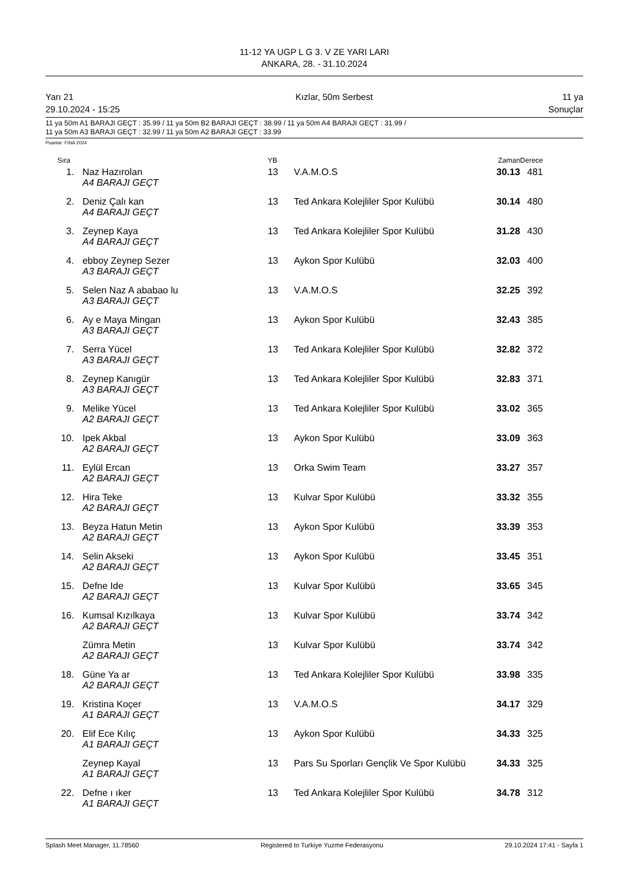11-12 YA UGP L G 3. V ZE YARI LARI
ANKARA, 28. - 31.10.2024
Yarı 21
29.10.2024 - 15:25 Kızlar, 50m Serbest 11 ya
Sonuçlar
11 ya 50m A1 BARAJI GEÇT : 35.99 / 11 ya 50m B2 BARAJI GEÇT : 38.99 / 11 ya 50m A4 BARAJI GEÇT : 31.99 /
11 ya 50m A3 BARAJI GEÇT : 32.99 / 11 ya 50m A2 BARAJI GEÇT : 33.99
Puanlar: FINA 2024
| Sıra | | YB | | Zaman | Derece | |
| --- | --- | --- | --- | --- | --- | --- |
| 1. | Naz Hazırolan A4 BARAJI GEÇT | 13 | V.A.M.O.S | 30.13 | 481 | |
| 2. | Deniz Çalı kan A4 BARAJI GEÇT | 13 | Ted Ankara Kolejliler Spor Kulübü | 30.14 | 480 | |
| 3. | Zeynep Kaya A4 BARAJI GEÇT | 13 | Ted Ankara Kolejliler Spor Kulübü | 31.28 | 430 | |
| 4. | ebboy Zeynep Sezer A3 BARAJI GEÇT | 13 | Aykon Spor Kulübü | 32.03 | 400 | |
| 5. | Selen Naz A ababao lu A3 BARAJI GEÇT | 13 | V.A.M.O.S | 32.25 | 392 | |
| 6. | Ay e Maya Mingan A3 BARAJI GEÇT | 13 | Aykon Spor Kulübü | 32.43 | 385 | |
| 7. | Serra Yücel A3 BARAJI GEÇT | 13 | Ted Ankara Kolejliler Spor Kulübü | 32.82 | 372 | |
| 8. | Zeynep Kanıgür A3 BARAJI GEÇT | 13 | Ted Ankara Kolejliler Spor Kulübü | 32.83 | 371 | |
| 9. | Melike Yücel A2 BARAJI GEÇT | 13 | Ted Ankara Kolejliler Spor Kulübü | 33.02 | 365 | |
| 10. | Ipek Akbal A2 BARAJI GEÇT | 13 | Aykon Spor Kulübü | 33.09 | 363 | |
| 11. | Eylül Ercan A2 BARAJI GEÇT | 13 | Orka Swim Team | 33.27 | 357 | |
| 12. | Hira Teke A2 BARAJI GEÇT | 13 | Kulvar Spor Kulübü | 33.32 | 355 | |
| 13. | Beyza Hatun Metin A2 BARAJI GEÇT | 13 | Aykon Spor Kulübü | 33.39 | 353 | |
| 14. | Selin Akseki A2 BARAJI GEÇT | 13 | Aykon Spor Kulübü | 33.45 | 351 | |
| 15. | Defne Ide A2 BARAJI GEÇT | 13 | Kulvar Spor Kulübü | 33.65 | 345 | |
| 16. | Kumsal Kızılkaya A2 BARAJI GEÇT | 13 | Kulvar Spor Kulübü | 33.74 | 342 | |
| | Zümra Metin A2 BARAJI GEÇT | 13 | Kulvar Spor Kulübü | 33.74 | 342 | |
| 18. | Güne Ya ar A2 BARAJI GEÇT | 13 | Ted Ankara Kolejliler Spor Kulübü | 33.98 | 335 | |
| 19. | Kristina Koçer A1 BARAJI GEÇT | 13 | V.A.M.O.S | 34.17 | 329 | |
| 20. | Elif Ece Kılıç A1 BARAJI GEÇT | 13 | Aykon Spor Kulübü | 34.33 | 325 | |
| | Zeynep Kayal A1 BARAJI GEÇT | 13 | Pars Su Sporları Gençlik Ve Spor Kulübü | 34.33 | 325 | |
| 22. | Defne ı ıker A1 BARAJI GEÇT | 13 | Ted Ankara Kolejliler Spor Kulübü | 34.78 | 312 | |
Splash Meet Manager, 11.78560 Registered to Turkiye Yuzme Federasyonu 29.10.2024 17:41 - Sayfa 1